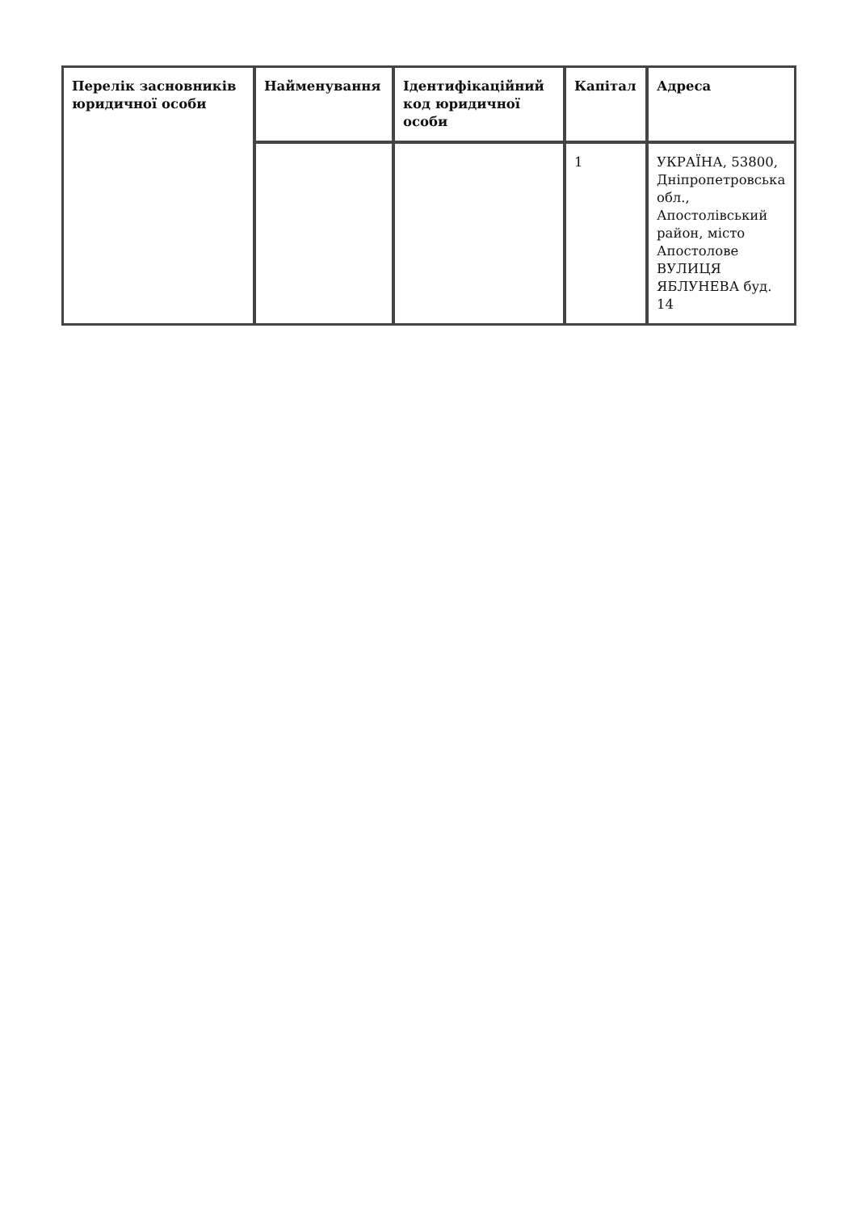| Перелік засновників юридичної особи | Найменування | Ідентифікаційний код юридичної особи | Капітал | Адреса |
| --- | --- | --- | --- | --- |
| | | | 1 | УКРАЇНА, 53800, Дніпропетровська обл., Апостолівський район, місто Апостолове ВУЛИЦЯ ЯБЛУНЕВА буд. 14 |